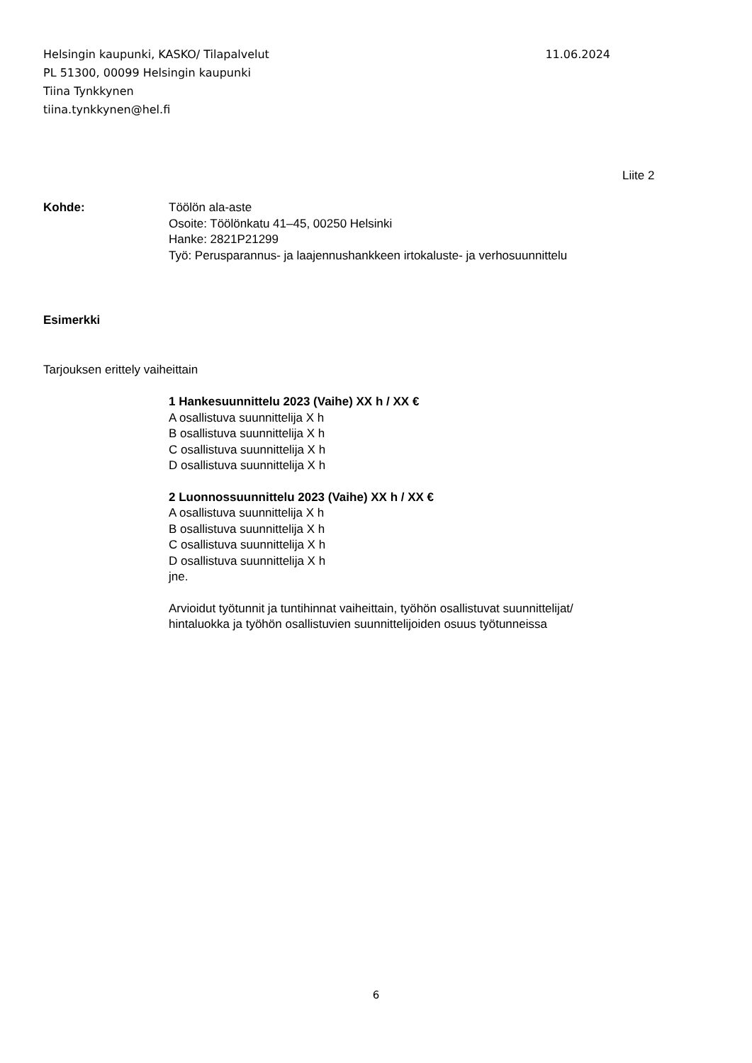Helsingin kaupunki, KASKO/ Tilapalvelut 11.06.2024
PL 51300, 00099 Helsingin kaupunki
Tiina Tynkkynen
tiina.tynkkynen@hel.fi
Liite 2
Kohde: Töölön ala-aste
Osoite: Töölönkatu 41–45, 00250 Helsinki
Hanke: 2821P21299
Työ: Perusparannus- ja laajennushankkeen irtokaluste- ja verhosuunnittelu
Esimerkki
Tarjouksen erittely vaiheittain
1 Hankesuunnittelu 2023 (Vaihe) XX h / XX €
A osallistuva suunnittelija X h
B osallistuva suunnittelija X h
C osallistuva suunnittelija X h
D osallistuva suunnittelija X h
2 Luonnossuunnittelu 2023 (Vaihe) XX h / XX €
A osallistuva suunnittelija X h
B osallistuva suunnittelija X h
C osallistuva suunnittelija X h
D osallistuva suunnittelija X h
jne.
Arvioidut työtunnit ja tuntihinnat vaiheittain, työhön osallistuvat suunnittelijat/
hintaluokka ja työhön osallistuvien suunnittelijoiden osuus työtunneissa
6